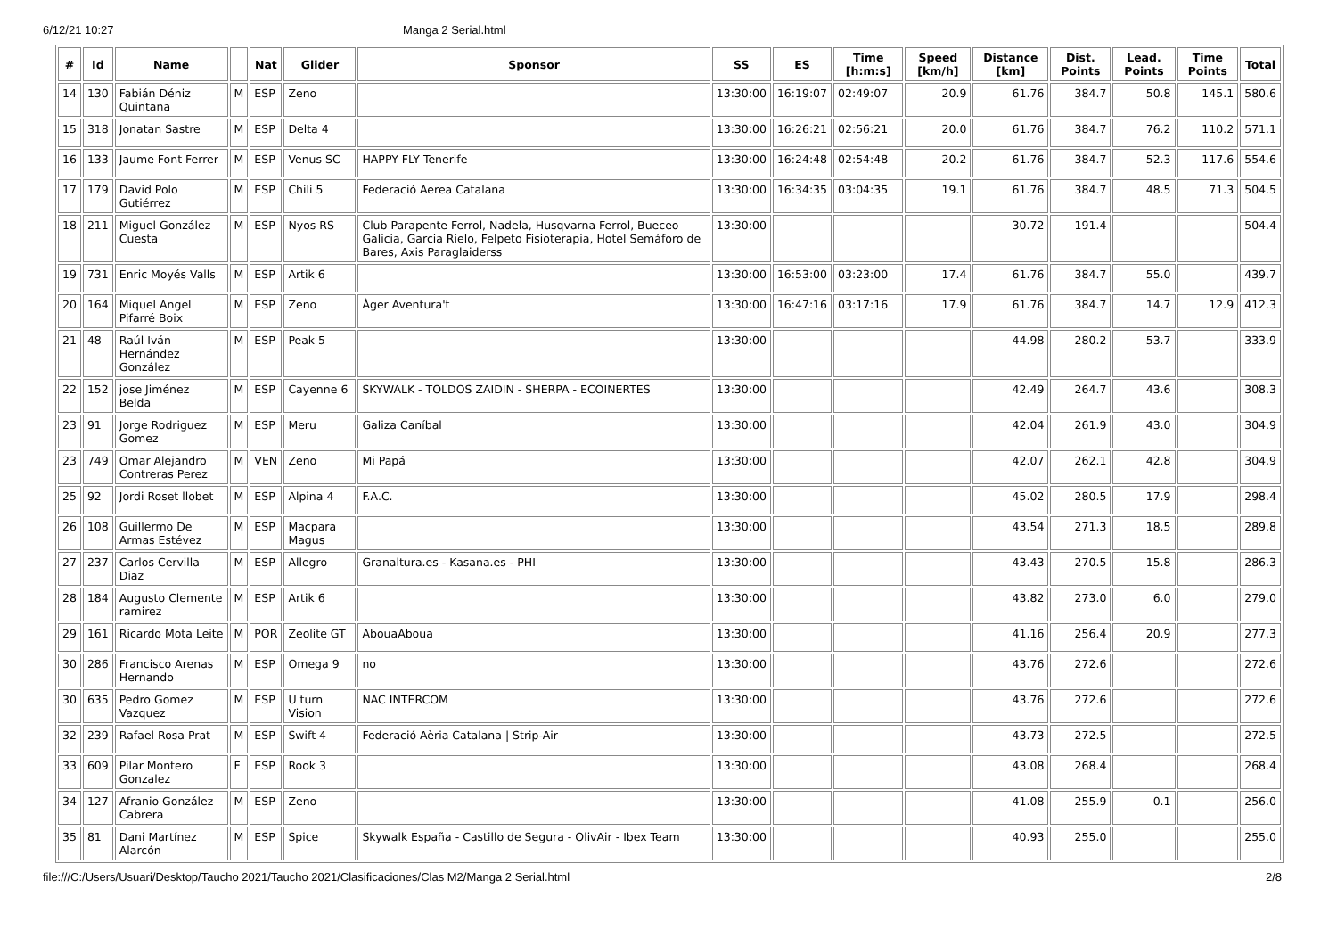6/12/21 10:27 Manga 2 Serial.html
| # | Id | Name | | Nat | Glider | Sponsor | SS | ES | Time [h:m:s] | Speed [km/h] | Distance [km] | Dist. Points | Lead. Points | Time Points | Total |
| --- | --- | --- | --- | --- | --- | --- | --- | --- | --- | --- | --- | --- | --- | --- | --- |
| 14 | 130 | Fabián Déniz Quintana | M | ESP | Zeno | | 13:30:00 | 16:19:07 | 02:49:07 | 20.9 | 61.76 | 384.7 | 50.8 | 145.1 | 580.6 |
| 15 | 318 | Jonatan Sastre | M | ESP | Delta 4 | | 13:30:00 | 16:26:21 | 02:56:21 | 20.0 | 61.76 | 384.7 | 76.2 | 110.2 | 571.1 |
| 16 | 133 | Jaume Font Ferrer | M | ESP | Venus SC | HAPPY FLY Tenerife | 13:30:00 | 16:24:48 | 02:54:48 | 20.2 | 61.76 | 384.7 | 52.3 | 117.6 | 554.6 |
| 17 | 179 | David Polo Gutiérrez | M | ESP | Chili 5 | Federació Aerea Catalana | 13:30:00 | 16:34:35 | 03:04:35 | 19.1 | 61.76 | 384.7 | 48.5 | 71.3 | 504.5 |
| 18 | 211 | Miguel González Cuesta | M | ESP | Nyos RS | Club Parapente Ferrol, Nadela, Husqvarna Ferrol, Bueceo Galicia, Garcia Rielo, Felpeto Fisioterapia, Hotel Semáforo de Bares, Axis Paraglaiderss | 13:30:00 | | | | 30.72 | 191.4 | | | 504.4 |
| 19 | 731 | Enric Moyés Valls | M | ESP | Artik 6 | | 13:30:00 | 16:53:00 | 03:23:00 | 17.4 | 61.76 | 384.7 | 55.0 | | 439.7 |
| 20 | 164 | Miquel Angel Pifarré Boix | M | ESP | Zeno | Àger Aventura't | 13:30:00 | 16:47:16 | 03:17:16 | 17.9 | 61.76 | 384.7 | 14.7 | 12.9 | 412.3 |
| 21 | 48 | Raúl Iván Hernández González | M | ESP | Peak 5 | | 13:30:00 | | | | 44.98 | 280.2 | 53.7 | | 333.9 |
| 22 | 152 | jose Jiménez Belda | M | ESP | Cayenne 6 | SKYWALK - TOLDOS ZAIDIN - SHERPA - ECOINERTES | 13:30:00 | | | | 42.49 | 264.7 | 43.6 | | 308.3 |
| 23 | 91 | Jorge Rodriguez Gomez | M | ESP | Meru | Galiza Caníbal | 13:30:00 | | | | 42.04 | 261.9 | 43.0 | | 304.9 |
| 23 | 749 | Omar Alejandro Contreras Perez | M | VEN | Zeno | Mi Papá | 13:30:00 | | | | 42.07 | 262.1 | 42.8 | | 304.9 |
| 25 | 92 | Jordi Roset llobet | M | ESP | Alpina 4 | F.A.C. | 13:30:00 | | | | 45.02 | 280.5 | 17.9 | | 298.4 |
| 26 | 108 | Guillermo De Armas Estévez | M | ESP | Macpara Magus | | 13:30:00 | | | | 43.54 | 271.3 | 18.5 | | 289.8 |
| 27 | 237 | Carlos Cervilla Diaz | M | ESP | Allegro | Granaltura.es - Kasana.es - PHI | 13:30:00 | | | | 43.43 | 270.5 | 15.8 | | 286.3 |
| 28 | 184 | Augusto Clemente ramirez | M | ESP | Artik 6 | | 13:30:00 | | | | 43.82 | 273.0 | 6.0 | | 279.0 |
| 29 | 161 | Ricardo Mota Leite | M | POR | Zeolite GT | AbouaAboua | 13:30:00 | | | | 41.16 | 256.4 | 20.9 | | 277.3 |
| 30 | 286 | Francisco Arenas Hernando | M | ESP | Omega 9 | no | 13:30:00 | | | | 43.76 | 272.6 | | | 272.6 |
| 30 | 635 | Pedro Gomez Vazquez | M | ESP | U turn Vision | NAC INTERCOM | 13:30:00 | | | | 43.76 | 272.6 | | | 272.6 |
| 32 | 239 | Rafael Rosa Prat | M | ESP | Swift 4 | Federació Aèria Catalana / Strip-Air | 13:30:00 | | | | 43.73 | 272.5 | | | 272.5 |
| 33 | 609 | Pilar Montero Gonzalez | F | ESP | Rook 3 | | 13:30:00 | | | | 43.08 | 268.4 | | | 268.4 |
| 34 | 127 | Afranio González Cabrera | M | ESP | Zeno | | 13:30:00 | | | | 41.08 | 255.9 | 0.1 | | 256.0 |
| 35 | 81 | Dani Martínez Alarcón | M | ESP | Spice | Skywalk España - Castillo de Segura - OlivAir - Ibex Team | 13:30:00 | | | | 40.93 | 255.0 | | | 255.0 |
file:///C:/Users/Usuari/Desktop/Taucho 2021/Taucho 2021/Clasificaciones/Clas M2/Manga 2 Serial.html 2/8